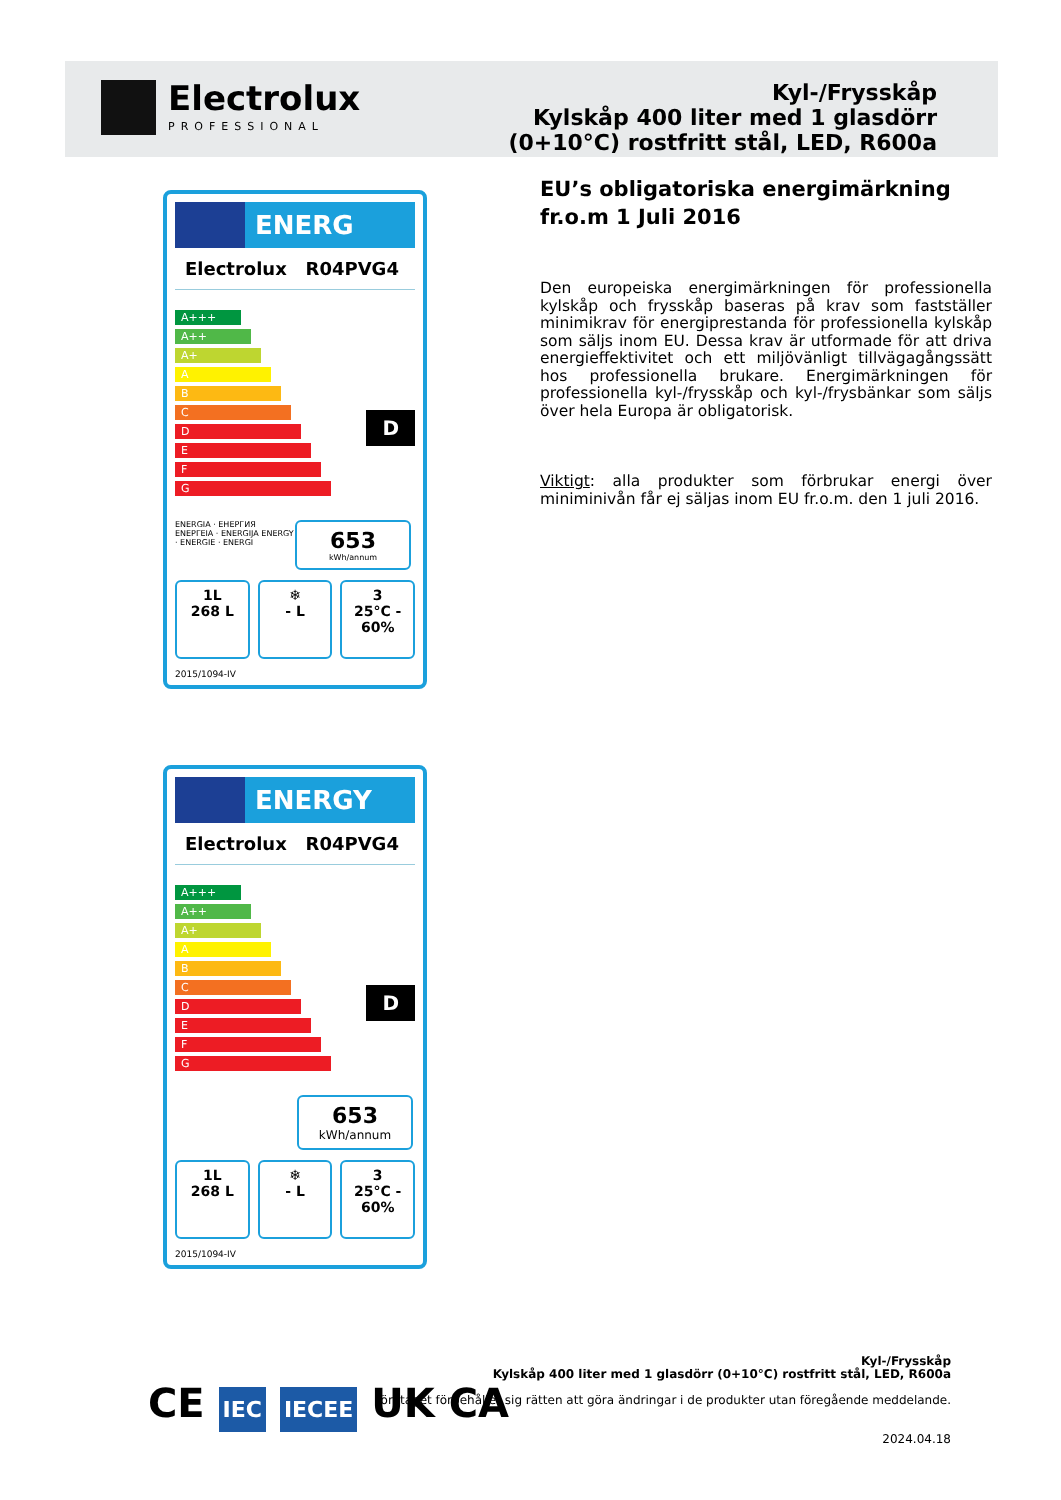Electrolux
PROFESSIONAL
Kyl-/Frysskåp
Kylskåp 400 liter med 1 glasdörr
(0+10°C) rostfritt stål, LED, R600a
EU’s obligatoriska energimärkning fr.o.m 1 Juli 2016
Den europeiska energimärkningen för professionella kylskåp och frysskåp baseras på krav som fastställer minimikrav för energiprestanda för professionella kylskåp som säljs inom EU. Dessa krav är utformade för att driva energieffektivitet och ett miljövänligt tillvägagångssätt hos professionella brukare. Energimärkningen för professionella kyl-/frysskåp och kyl-/frysbänkar som säljs över hela Europa är obligatorisk.
Viktigt: alla produkter som förbrukar energi över miniminivån får ej säljas inom EU fr.o.m. den 1 juli 2016.
ENERG
Electrolux R04PVG4
A+++
A++
A+
A
B
C
D
E
F
G
D
ENERGIA · ЕНЕРГИЯ ΕΝΕΡΓΕΙΑ · ENERGIJA ENERGY · ENERGIE · ENERGI
653
kWh/annum
1L
268 L
❄
- L
3
25°C - 60%
2015/1094-IV
ENERGY
Electrolux R04PVG4
A+++
A++
A+
A
B
C
D
E
F
G
D
653
kWh/annum
1L
268 L
❄
- L
3
25°C - 60%
2015/1094-IV
CE IEC IECEE UK CA
Kyl-/Frysskåp
Kylskåp 400 liter med 1 glasdörr (0+10°C) rostfritt stål, LED, R600a
Företaget förbehåller sig rätten att göra ändringar i de produkter utan föregående meddelande.
2024.04.18